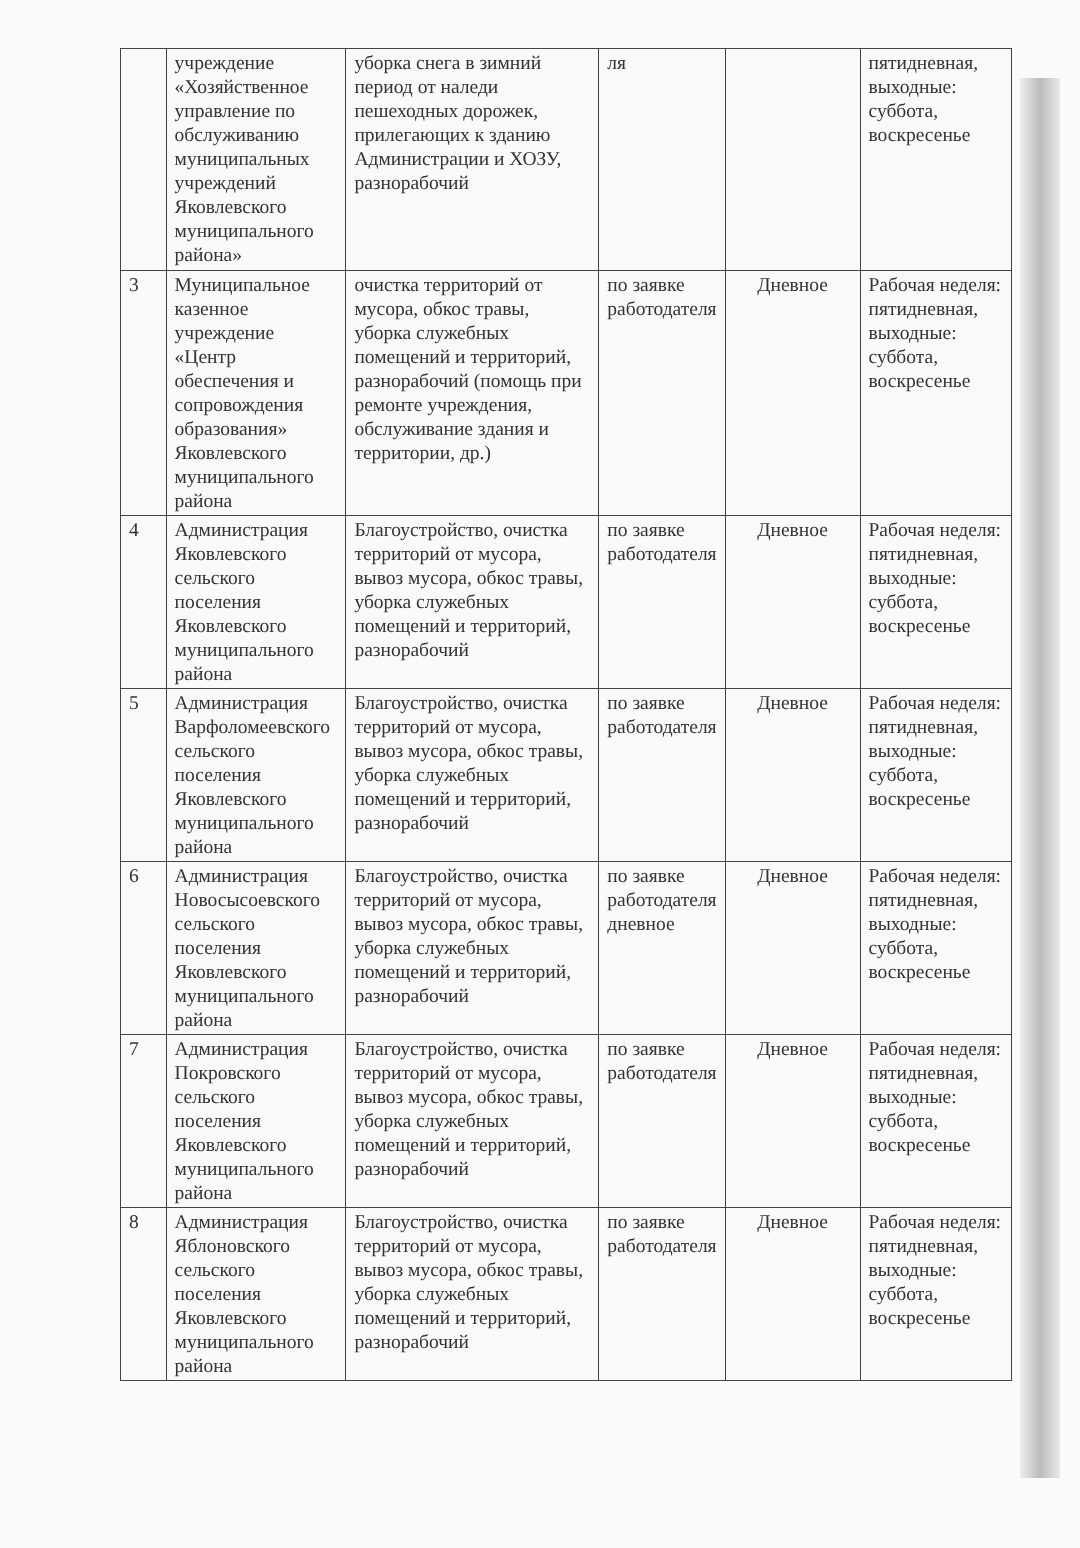| | учреждение «Хозяйственное управление по обслуживанию муниципальных учреждений Яковлевского муниципального района» | уборка снега в зимний период от наледи пешеходных дорожек, прилегающих к зданию Администрации и ХОЗУ, разнорабочий | ля | | пятидневная, выходные: суббота, воскресенье |
| 3 | Муниципальное казенное учреждение «Центр обеспечения и сопровождения образования» Яковлевского муниципального района | очистка территорий от мусора, обкос травы, уборка служебных помещений и территорий, разнорабочий (помощь при ремонте учреждения, обслуживание здания и территории, др.) | по заявке работодателя | Дневное | Рабочая неделя: пятидневная, выходные: суббота, воскресенье |
| 4 | Администрация Яковлевского сельского поселения Яковлевского муниципального района | Благоустройство, очистка территорий от мусора, вывоз мусора, обкос травы, уборка служебных помещений и территорий, разнорабочий | по заявке работодателя | Дневное | Рабочая неделя: пятидневная, выходные: суббота, воскресенье |
| 5 | Администрация Варфоломеевского сельского поселения Яковлевского муниципального района | Благоустройство, очистка территорий от мусора, вывоз мусора, обкос травы, уборка служебных помещений и территорий, разнорабочий | по заявке работодателя | Дневное | Рабочая неделя: пятидневная, выходные: суббота, воскресенье |
| 6 | Администрация Новосысоевского сельского поселения Яковлевского муниципального района | Благоустройство, очистка территорий от мусора, вывоз мусора, обкос травы, уборка служебных помещений и территорий, разнорабочий | по заявке работодателя дневное | Дневное | Рабочая неделя: пятидневная, выходные: суббота, воскресенье |
| 7 | Администрация Покровского сельского поселения Яковлевского муниципального района | Благоустройство, очистка территорий от мусора, вывоз мусора, обкос травы, уборка служебных помещений и территорий, разнорабочий | по заявке работодателя | Дневное | Рабочая неделя: пятидневная, выходные: суббота, воскресенье |
| 8 | Администрация Яблоновского сельского поселения Яковлевского муниципального района | Благоустройство, очистка территорий от мусора, вывоз мусора, обкос травы, уборка служебных помещений и территорий, разнорабочий | по заявке работодателя | Дневное | Рабочая неделя: пятидневная, выходные: суббота, воскресенье |